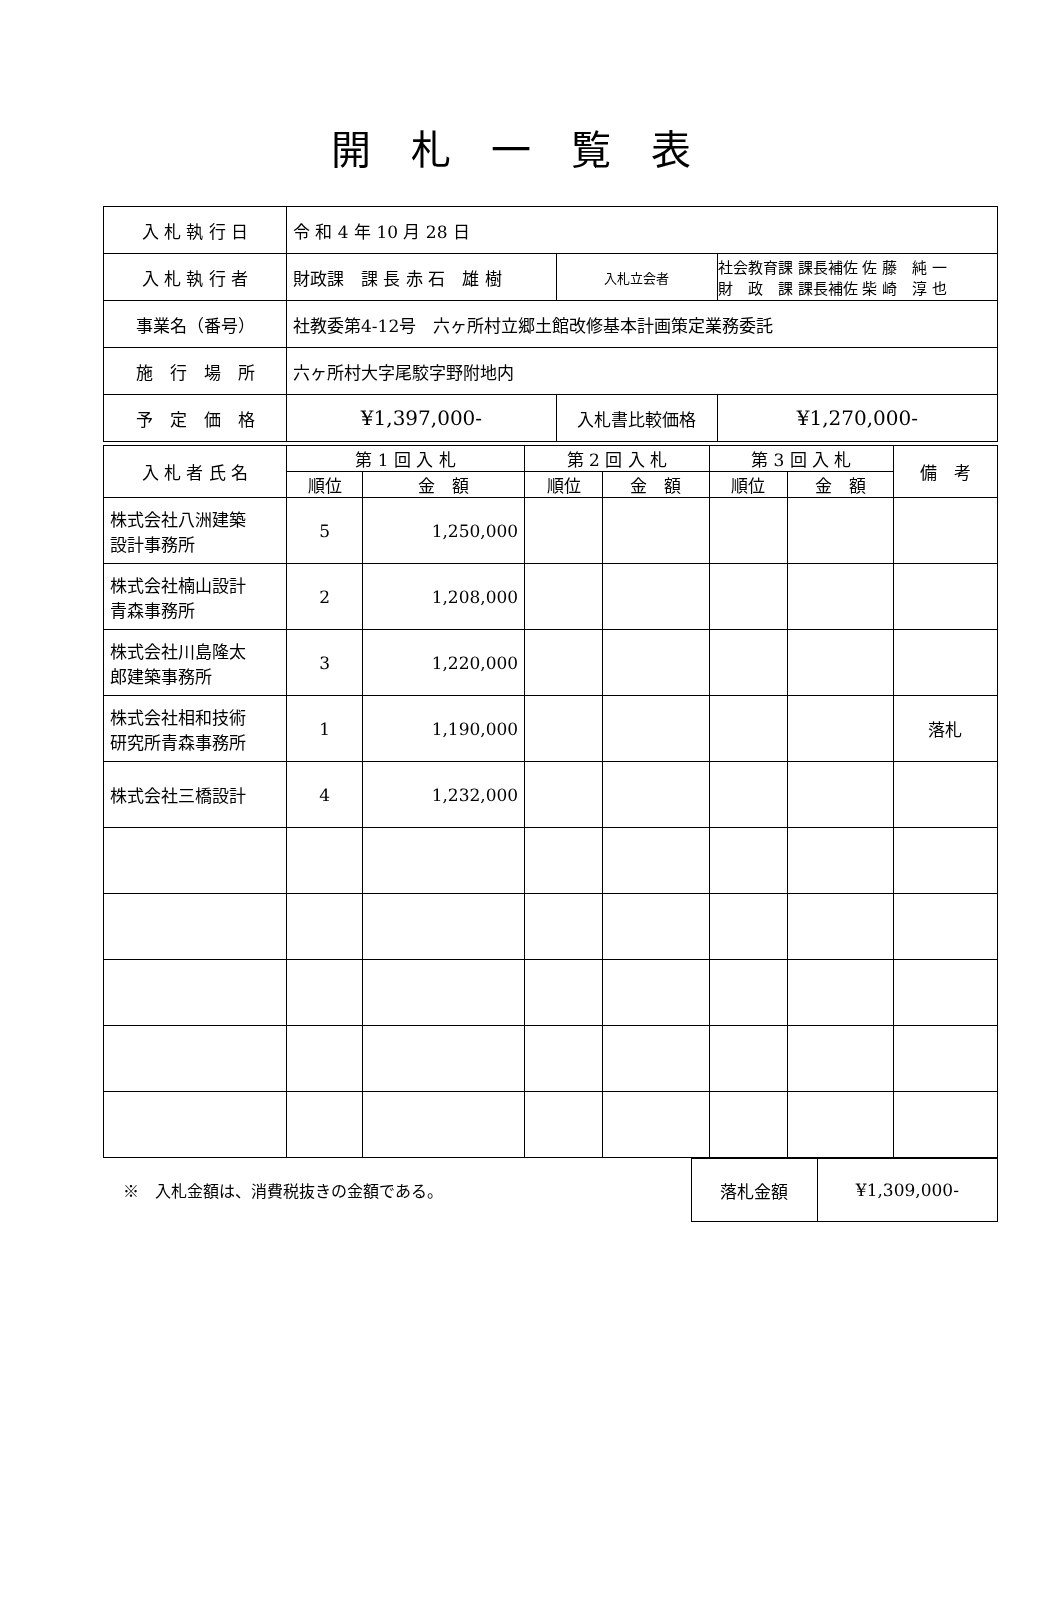開札一覧表
| 入 札 執 行 日 | 令 和 4 年 10 月 28 日 | | |
| 入 札 執 行 者 | 財政課 課 長 赤 石 雄 樹 | 入札立会者 | 社会教育課 課長補佐 佐 藤 純 一 財 政 課 課長補佐 柴 崎 淳 也 |
| 事業名（番号） | 社教委第4-12号 六ヶ所村立郷土館改修基本計画策定業務委託 | | |
| 施 行 場 所 | 六ヶ所村大字尾駮字野附地内 | | |
| 予 定 価 格 | ¥1,397,000- | 入札書比較価格 | ¥1,270,000- |
| 入 札 者 氏 名 | 第 1 回 入 札 | | 第 2 回 入 札 | | 第 3 回 入 札 | | 備 考 |
| --- | --- | --- | --- | --- | --- | --- | --- |
| | 順位 | 金 額 | 順位 | 金 額 | 順位 | 金 額 | |
| 株式会社八洲建築 設計事務所 | 5 | 1,250,000 | | | | | |
| 株式会社楠山設計 青森事務所 | 2 | 1,208,000 | | | | | |
| 株式会社川島隆太 郎建築事務所 | 3 | 1,220,000 | | | | | |
| 株式会社相和技術 研究所青森事務所 | 1 | 1,190,000 | | | | | 落札 |
| 株式会社三橋設計 | 4 | 1,232,000 | | | | | |
※　入札金額は、消費税抜きの金額である。
| 落札金額 | ¥1,309,000- |